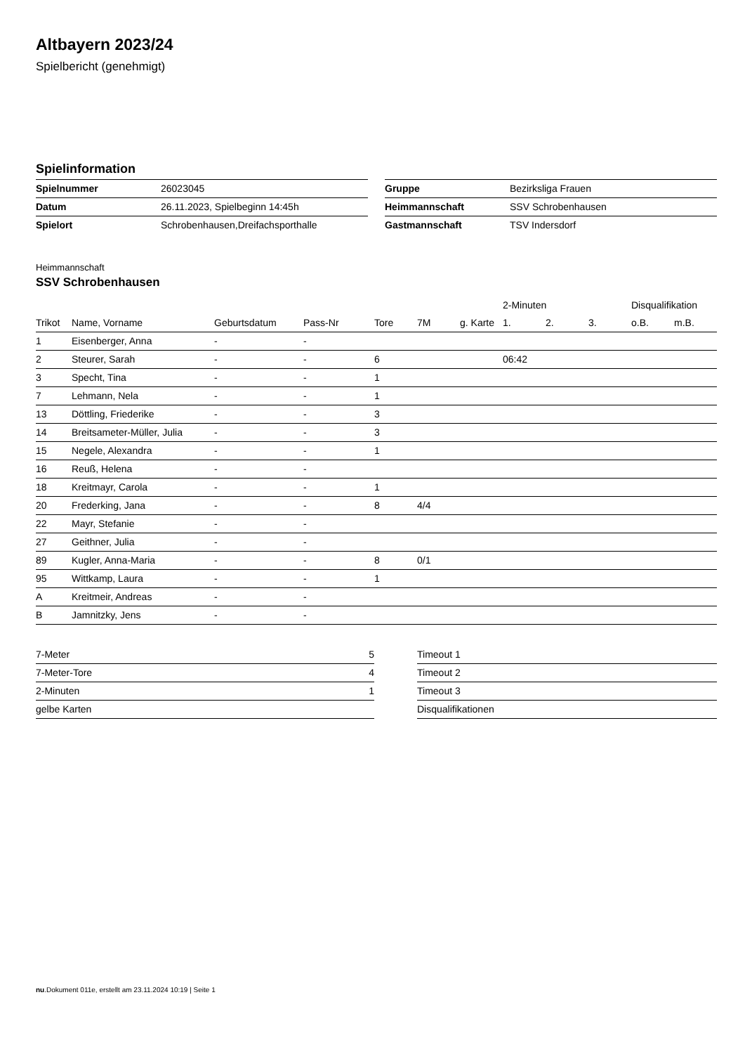Altbayern 2023/24
Spielbericht (genehmigt)
Spielinformation
| Spielnummer | 26023045 |
| Datum | 26.11.2023, Spielbeginn 14:45h |
| Spielort | Schrobenhausen,Dreifachsporthalle |
| Gruppe | Bezirksliga Frauen |
| Heimmannschaft | SSV Schrobenhausen |
| Gastmannschaft | TSV Indersdorf |
Heimmannschaft
SSV Schrobenhausen
| | | | | | | | 2-Minuten | | | Disqualifikation | |
| --- | --- | --- | --- | --- | --- | --- | --- | --- | --- | --- | --- |
| Trikot | Name, Vorname | Geburtsdatum | Pass-Nr | Tore | 7M | g. Karte | 1. | 2. | 3. | o.B. | m.B. |
| 1 | Eisenberger, Anna | - | - | | | | | | | | |
| 2 | Steurer, Sarah | - | - | 6 | | | 06:42 | | | | |
| 3 | Specht, Tina | - | - | 1 | | | | | | | |
| 7 | Lehmann, Nela | - | - | 1 | | | | | | | |
| 13 | Döttling, Friederike | - | - | 3 | | | | | | | |
| 14 | Breitsameter-Müller, Julia | - | - | 3 | | | | | | | |
| 15 | Negele, Alexandra | - | - | 1 | | | | | | | |
| 16 | Reuß, Helena | - | - | | | | | | | | |
| 18 | Kreitmayr, Carola | - | - | 1 | | | | | | | |
| 20 | Frederking, Jana | - | - | 8 | 4/4 | | | | | | |
| 22 | Mayr, Stefanie | - | - | | | | | | | | |
| 27 | Geithner, Julia | - | - | | | | | | | | |
| 89 | Kugler, Anna-Maria | - | - | 8 | 0/1 | | | | | | |
| 95 | Wittkamp, Laura | - | - | 1 | | | | | | | |
| A | Kreitmeir, Andreas | - | - | | | | | | | | |
| B | Jamnitzky, Jens | - | - | | | | | | | | |
| 7-Meter | 5 |
| 7-Meter-Tore | 4 |
| 2-Minuten | 1 |
| gelbe Karten | |
| Timeout 1 |
| Timeout 2 |
| Timeout 3 |
| Disqualifikationen |
nu.Dokument 011e, erstellt am 23.11.2024 10:19 | Seite 1